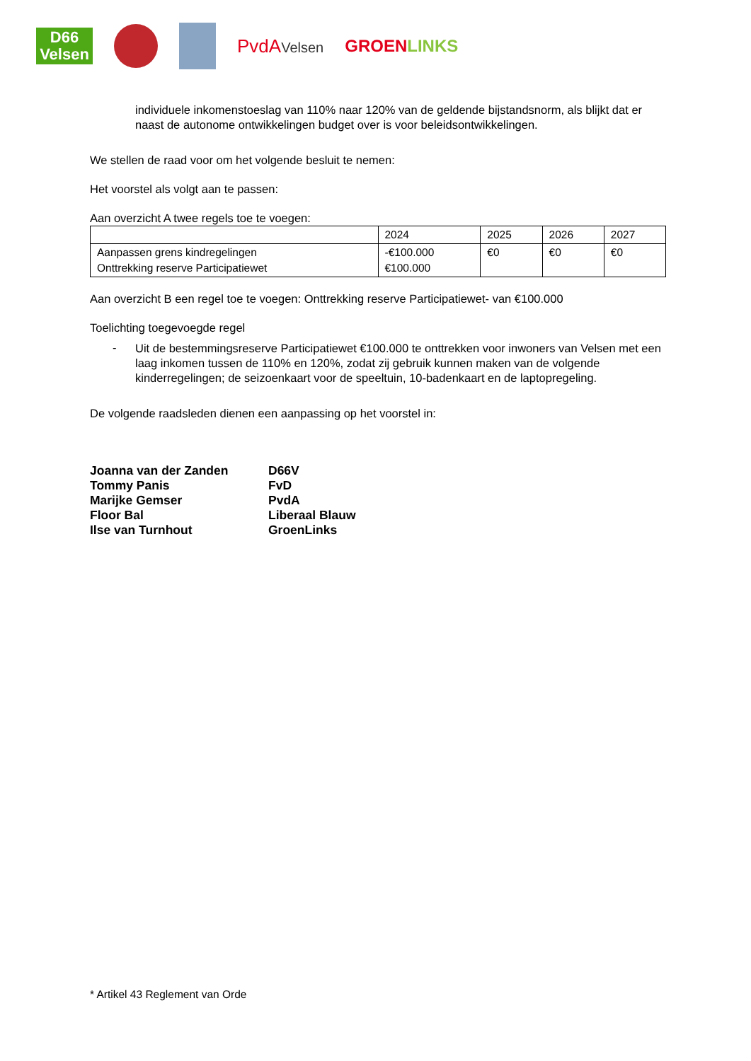D66
Velsen
PvdAVelsen
GROENLINKS
individuele inkomenstoeslag van 110% naar 120% van de geldende bijstandsnorm, als blijkt dat er naast de autonome ontwikkelingen budget over is voor beleidsontwikkelingen.
We stellen de raad voor om het volgende besluit te nemen:
Het voorstel als volgt aan te passen:
Aan overzicht A twee regels toe te voegen:
| | 2024 | 2025 | 2026 | 2027 |
| Aanpassen grens kindregelingen Onttrekking reserve Participatiewet | -€100.000 €100.000 | €0 | €0 | €0 |
Aan overzicht B een regel toe te voegen: Onttrekking reserve Participatiewet- van €100.000
Toelichting toegevoegde regel
-
Uit de bestemmingsreserve Participatiewet €100.000 te onttrekken voor inwoners van Velsen met een laag inkomen tussen de 110% en 120%, zodat zij gebruik kunnen maken van de volgende kinderregelingen; de seizoenkaart voor de speeltuin, 10-badenkaart en de laptopregeling.
De volgende raadsleden dienen een aanpassing op het voorstel in:
| Joanna van der Zanden | D66V |
| Tommy Panis | FvD |
| Marijke Gemser | PvdA |
| Floor Bal | Liberaal Blauw |
| Ilse van Turnhout | GroenLinks |
* Artikel 43 Reglement van Orde